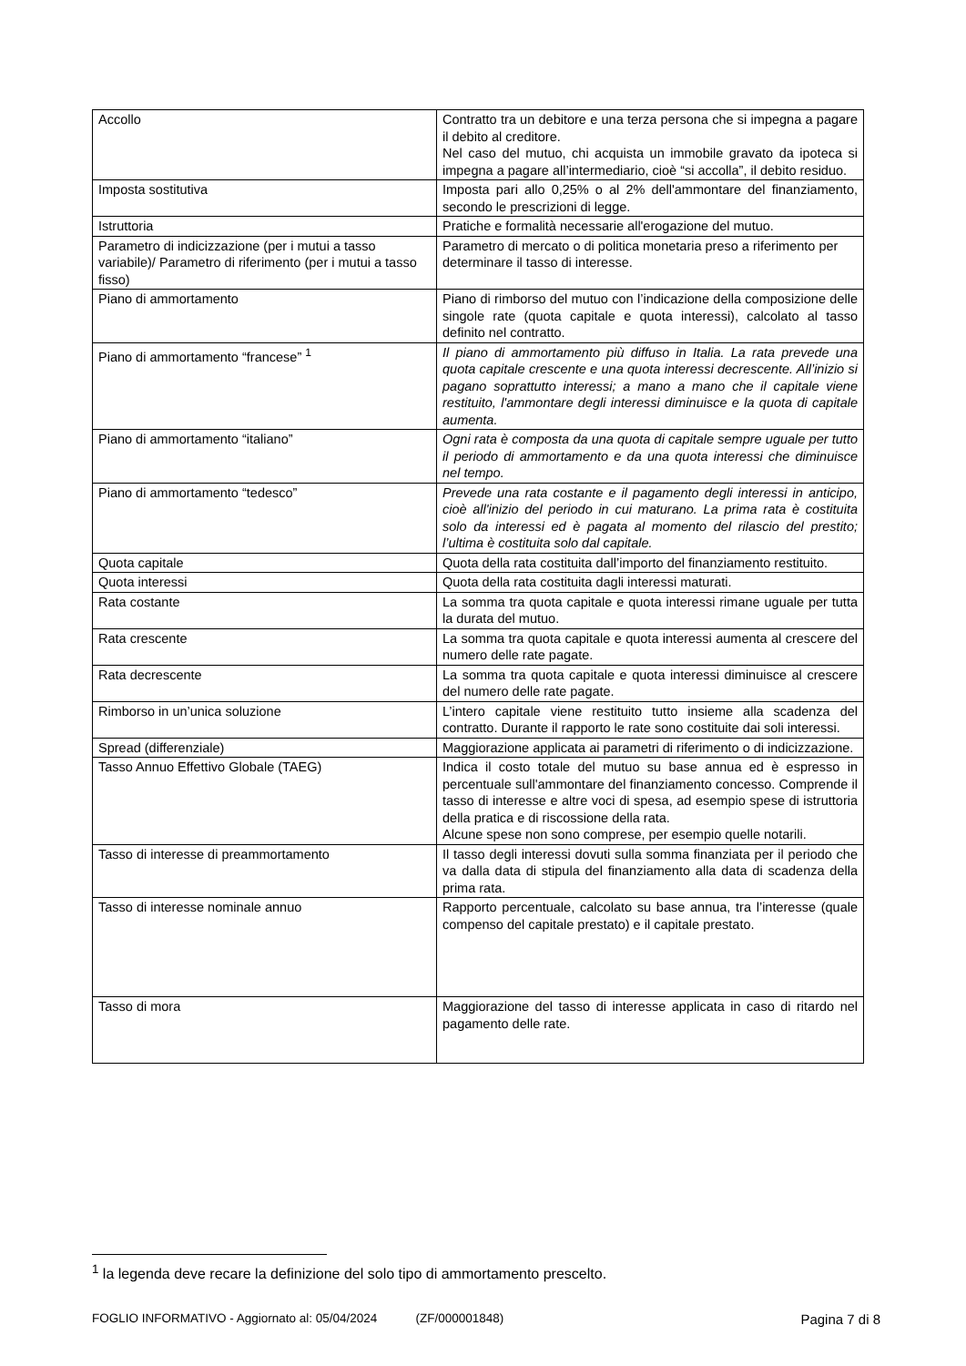| Accollo | Contratto tra un debitore e una terza persona che si impegna a pagare il debito al creditore. Nel caso del mutuo, chi acquista un immobile gravato da ipoteca si impegna a pagare all’intermediario, cioè “si accolla”, il debito residuo. |
| Imposta sostitutiva | Imposta pari allo 0,25% o al 2% dell'ammontare del finanziamento, secondo le prescrizioni di legge. |
| Istruttoria | Pratiche e formalità necessarie all'erogazione del mutuo. |
| Parametro di indicizzazione (per i mutui a tasso variabile)/ Parametro di riferimento (per i mutui a tasso fisso) | Parametro di mercato o di politica monetaria preso a riferimento per determinare il tasso di interesse. |
| Piano di ammortamento | Piano di rimborso del mutuo con l’indicazione della composizione delle singole rate (quota capitale e quota interessi), calcolato al tasso definito nel contratto. |
| Piano di ammortamento “francese” <sup>1</sup> | Il piano di ammortamento più diffuso in Italia. La rata prevede una quota capitale crescente e una quota interessi decrescente. All’inizio si pagano soprattutto interessi; a mano a mano che il capitale viene restituito, l'ammontare degli interessi diminuisce e la quota di capitale aumenta. |
| Piano di ammortamento “italiano” | Ogni rata è composta da una quota di capitale sempre uguale per tutto il periodo di ammortamento e da una quota interessi che diminuisce nel tempo. |
| Piano di ammortamento “tedesco” | Prevede una rata costante e il pagamento degli interessi in anticipo, cioè all'inizio del periodo in cui maturano. La prima rata è costituita solo da interessi ed è pagata al momento del rilascio del prestito; l’ultima è costituita solo dal capitale. |
| Quota capitale | Quota della rata costituita dall’importo del finanziamento restituito. |
| Quota interessi | Quota della rata costituita dagli interessi maturati. |
| Rata costante | La somma tra quota capitale e quota interessi rimane uguale per tutta la durata del mutuo. |
| Rata crescente | La somma tra quota capitale e quota interessi aumenta al crescere del numero delle rate pagate. |
| Rata decrescente | La somma tra quota capitale e quota interessi diminuisce al crescere del numero delle rate pagate. |
| Rimborso in un’unica soluzione | L’intero capitale viene restituito tutto insieme alla scadenza del contratto. Durante il rapporto le rate sono costituite dai soli interessi. |
| Spread (differenziale) | Maggiorazione applicata ai parametri di riferimento o di indicizzazione. |
| Tasso Annuo Effettivo Globale (TAEG) | Indica il costo totale del mutuo su base annua ed è espresso in percentuale sull'ammontare del finanziamento concesso. Comprende il tasso di interesse e altre voci di spesa, ad esempio spese di istruttoria della pratica e di riscossione della rata. Alcune spese non sono comprese, per esempio quelle notarili. |
| Tasso di interesse di preammortamento | Il tasso degli interessi dovuti sulla somma finanziata per il periodo che va dalla data di stipula del finanziamento alla data di scadenza della prima rata. |
| Tasso di interesse nominale annuo | Rapporto percentuale, calcolato su base annua, tra l’interesse (quale compenso del capitale prestato) e il capitale prestato. |
| Tasso di mora | Maggiorazione del tasso di interesse applicata in caso di ritardo nel pagamento delle rate. |
<sup>1</sup> la legenda deve recare la definizione del solo tipo di ammortamento prescelto.
FOGLIO INFORMATIVO - Aggiornato al: 05/04/2024 (ZF/000001848) Pagina 7 di 8